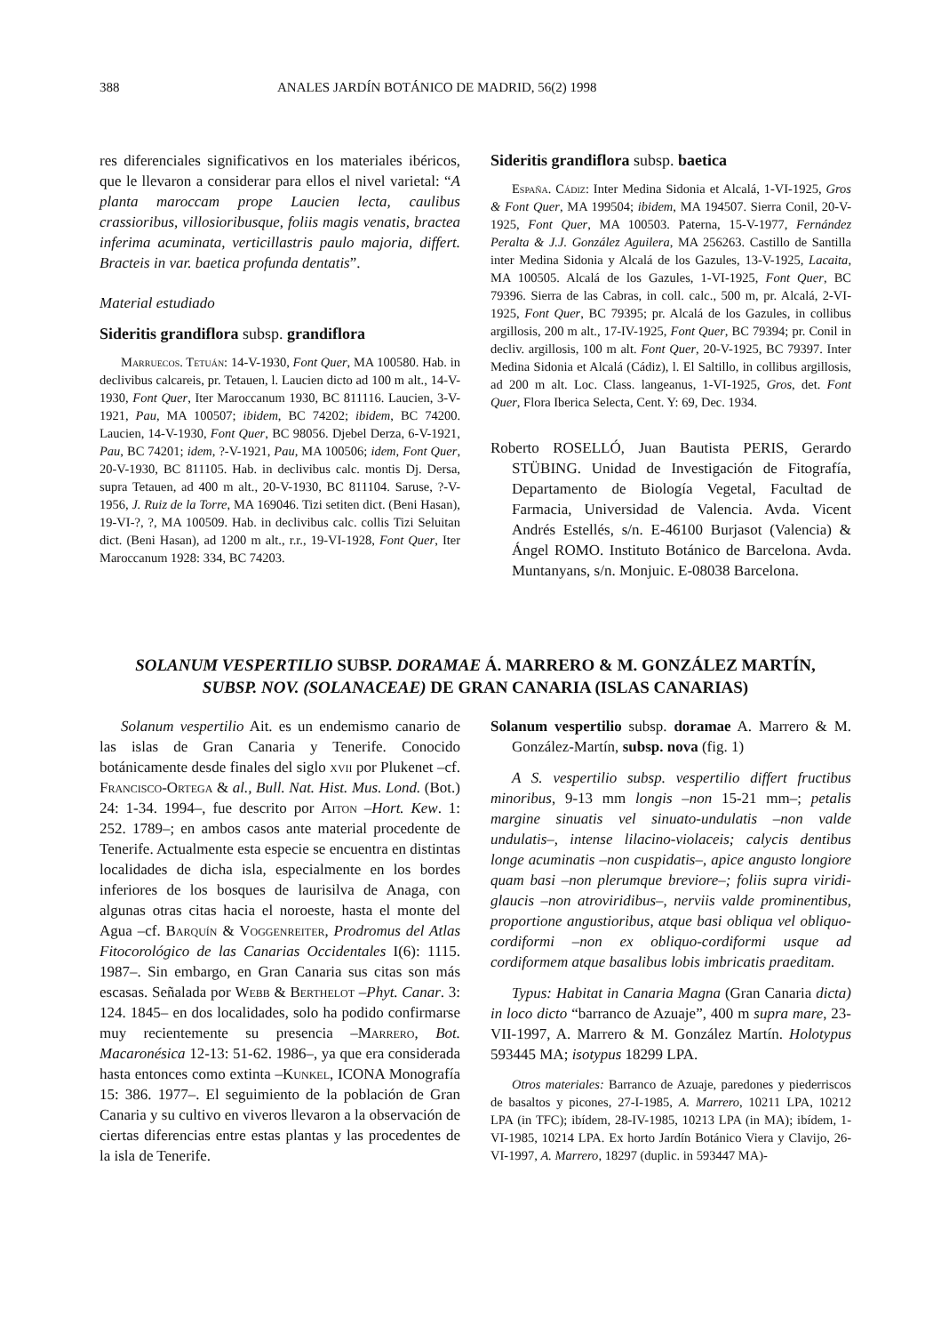388 ANALES JARDÍN BOTÁNICO DE MADRID, 56(2) 1998
res diferenciales significativos en los materiales ibéricos, que le llevaron a considerar para ellos el nivel varietal: “A planta maroccam prope Laucien lecta, caulibus crassioribus, villosioribusque, foliis magis venatis, bractea inferima acuminata, verticillastris paulo majoria, differt. Bracteis in var. baetica profunda dentatis”.
Material estudiado
Sideritis grandiflora subsp. grandiflora
Marruecos. Tetuán: 14-V-1930, Font Quer, MA 100580. Hab. in declivibus calcareis, pr. Tetauen, l. Laucien dicto ad 100 m alt., 14-V-1930, Font Quer, Iter Maroccanum 1930, BC 811116. Laucien, 3-V-1921, Pau, MA 100507; ibidem, BC 74202; ibidem, BC 74200. Laucien, 14-V-1930, Font Quer, BC 98056. Djebel Derza, 6-V-1921, Pau, BC 74201; idem, ?-V-1921, Pau, MA 100506; idem, Font Quer, 20-V-1930, BC 811105. Hab. in declivibus calc. montis Dj. Dersa, supra Tetauen, ad 400 m alt., 20-V-1930, BC 811104. Saruse, ?-V-1956, J. Ruiz de la Torre, MA 169046. Tizi setiten dict. (Beni Hasan), 19-VI-?, ?, MA 100509. Hab. in declivibus calc. collis Tizi Seluitan dict. (Beni Hasan), ad 1200 m alt., r.r., 19-VI-1928, Font Quer, Iter Maroccanum 1928: 334, BC 74203.
Sideritis grandiflora subsp. baetica
España. Cádiz: Inter Medina Sidonia et Alcalá, 1-VI-1925, Gros & Font Quer, MA 199504; ibidem, MA 194507. Sierra Conil, 20-V-1925, Font Quer, MA 100503. Paterna, 15-V-1977, Fernández Peralta & J.J. González Aguilera, MA 256263. Castillo de Santilla inter Medina Sidonia y Alcalá de los Gazules, 13-V-1925, Lacaita, MA 100505. Alcalá de los Gazules, 1-VI-1925, Font Quer, BC 79396. Sierra de las Cabras, in coll. calc., 500 m, pr. Alcalá, 2-VI-1925, Font Quer, BC 79395; pr. Alcalá de los Gazules, in collibus argillosis, 200 m alt., 17-IV-1925, Font Quer, BC 79394; pr. Conil in decliv. argillosis, 100 m alt. Font Quer, 20-V-1925, BC 79397. Inter Medina Sidonia et Alcalá (Cádiz), l. El Saltillo, in collibus argillosis, ad 200 m alt. Loc. Class. langeanus, 1-VI-1925, Gros, det. Font Quer, Flora Iberica Selecta, Cent. Y: 69, Dec. 1934.
Roberto ROSELLÓ, Juan Bautista PERIS, Gerardo STÜBING. Unidad de Investigación de Fitografía, Departamento de Biología Vegetal, Facultad de Farmacia, Universidad de Valencia. Avda. Vicent Andrés Estellés, s/n. E-46100 Burjasot (Valencia) & Ángel ROMO. Instituto Botánico de Barcelona. Avda. Muntanyans, s/n. Monjuic. E-08038 Barcelona.
SOLANUM VESPERTILIO SUBSP. DORAMAE Á. MARRERO & M. GONZÁLEZ MARTÍN,
SUBSP. NOV. (SOLANACEAE) DE GRAN CANARIA (ISLAS CANARIAS)
Solanum vespertilio Ait. es un endemismo canario de las islas de Gran Canaria y Tenerife. Conocido botánicamente desde finales del siglo xvii por Plukenet –cf. Francisco-Ortega & al., Bull. Nat. Hist. Mus. Lond. (Bot.) 24: 1-34. 1994–, fue descrito por Aiton –Hort. Kew. 1: 252. 1789–; en ambos casos ante material procedente de Tenerife. Actualmente esta especie se encuentra en distintas localidades de dicha isla, especialmente en los bordes inferiores de los bosques de laurisilva de Anaga, con algunas otras citas hacia el noroeste, hasta el monte del Agua –cf. Barquín & Voggenreiter, Prodromus del Atlas Fitocorológico de las Canarias Occidentales I(6): 1115. 1987–. Sin embargo, en Gran Canaria sus citas son más escasas. Señalada por Webb & Berthelot –Phyt. Canar. 3: 124. 1845– en dos localidades, solo ha podido confirmarse muy recientemente su presencia –Marrero, Bot. Macaronésica 12-13: 51-62. 1986–, ya que era considerada hasta entonces como extinta –Kunkel, ICONA Monografía 15: 386. 1977–. El seguimiento de la población de Gran Canaria y su cultivo en viveros llevaron a la observación de ciertas diferencias entre estas plantas y las procedentes de la isla de Tenerife.
Solanum vespertilio subsp. doramae A. Marrero & M. González-Martín, subsp. nova (fig. 1)
A S. vespertilio subsp. vespertilio differt fructibus minoribus, 9-13 mm longis –non 15-21 mm–; petalis margine sinuatis vel sinuato-undulatis –non valde undulatis–, intense lilacino-violaceis; calycis dentibus longe acuminatis –non cuspidatis–, apice angusto longiore quam basi –non plerumque breviore–; foliis supra viridi-glaucis –non atroviridibus–, nerviis valde prominentibus, proportione angustioribus, atque basi obliqua vel obliquo-cordiformi –non ex obliquo-cordiformi usque ad cordiformem atque basalibus lobis imbricatis praeditam.
Typus: Habitat in Canaria Magna (Gran Canaria dicta) in loco dicto “barranco de Azuaje”, 400 m supra mare, 23-VII-1997, A. Marrero & M. González Martín. Holotypus 593445 MA; isotypus 18299 LPA.
Otros materiales: Barranco de Azuaje, paredones y piederriscos de basaltos y picones, 27-I-1985, A. Marrero, 10211 LPA, 10212 LPA (in TFC); ibídem, 28-IV-1985, 10213 LPA (in MA); ibídem, 1-VI-1985, 10214 LPA. Ex horto Jardín Botánico Viera y Clavijo, 26-VI-1997, A. Marrero, 18297 (duplic. in 593447 MA)-